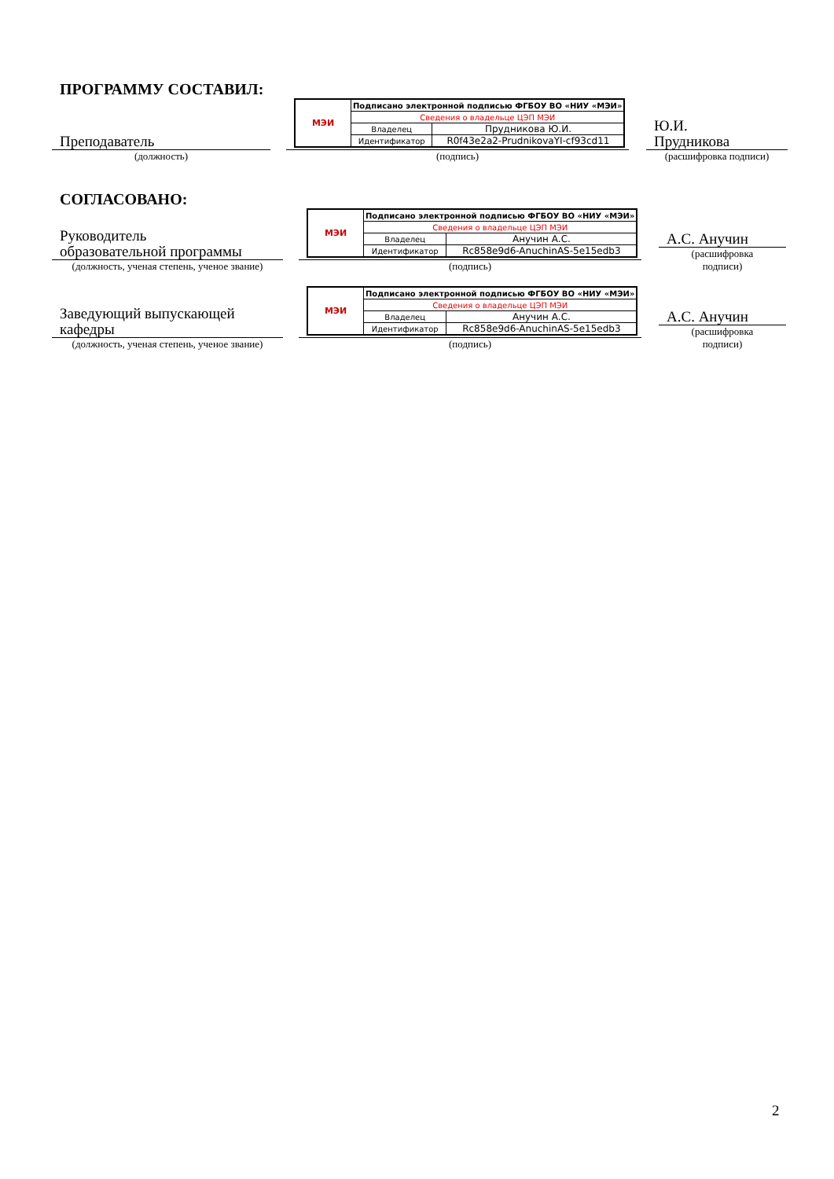ПРОГРАММУ СОСТАВИЛ:
Преподаватель
(должность)
| МЭИ | Подписано электронной подписью ФГБОУ ВО «НИУ «МЭИ» | |
| | Сведения о владельце ЦЭП МЭИ | |
| | Владелец | Прудникова Ю.И. |
| | Идентификатор | R0f43e2a2-PrudnikovaYI-cf93cd11 |
(подпись)
Ю.И.
Прудникова
(расшифровка подписи)
СОГЛАСОВАНО:
Руководитель
образовательной программы
(должность, ученая степень, ученое звание)
| МЭИ | Подписано электронной подписью ФГБОУ ВО «НИУ «МЭИ» | |
| | Сведения о владельце ЦЭП МЭИ | |
| | Владелец | Анучин А.С. |
| | Идентификатор | Rc858e9d6-AnuchinAS-5e15edb3 |
(подпись)
А.С. Анучин
(расшифровка
подписи)
Заведующий выпускающей
кафедры
(должность, ученая степень, ученое звание)
| МЭИ | Подписано электронной подписью ФГБОУ ВО «НИУ «МЭИ» | |
| | Сведения о владельце ЦЭП МЭИ | |
| | Владелец | Анучин А.С. |
| | Идентификатор | Rc858e9d6-AnuchinAS-5e15edb3 |
(подпись)
А.С. Анучин
(расшифровка
подписи)
2